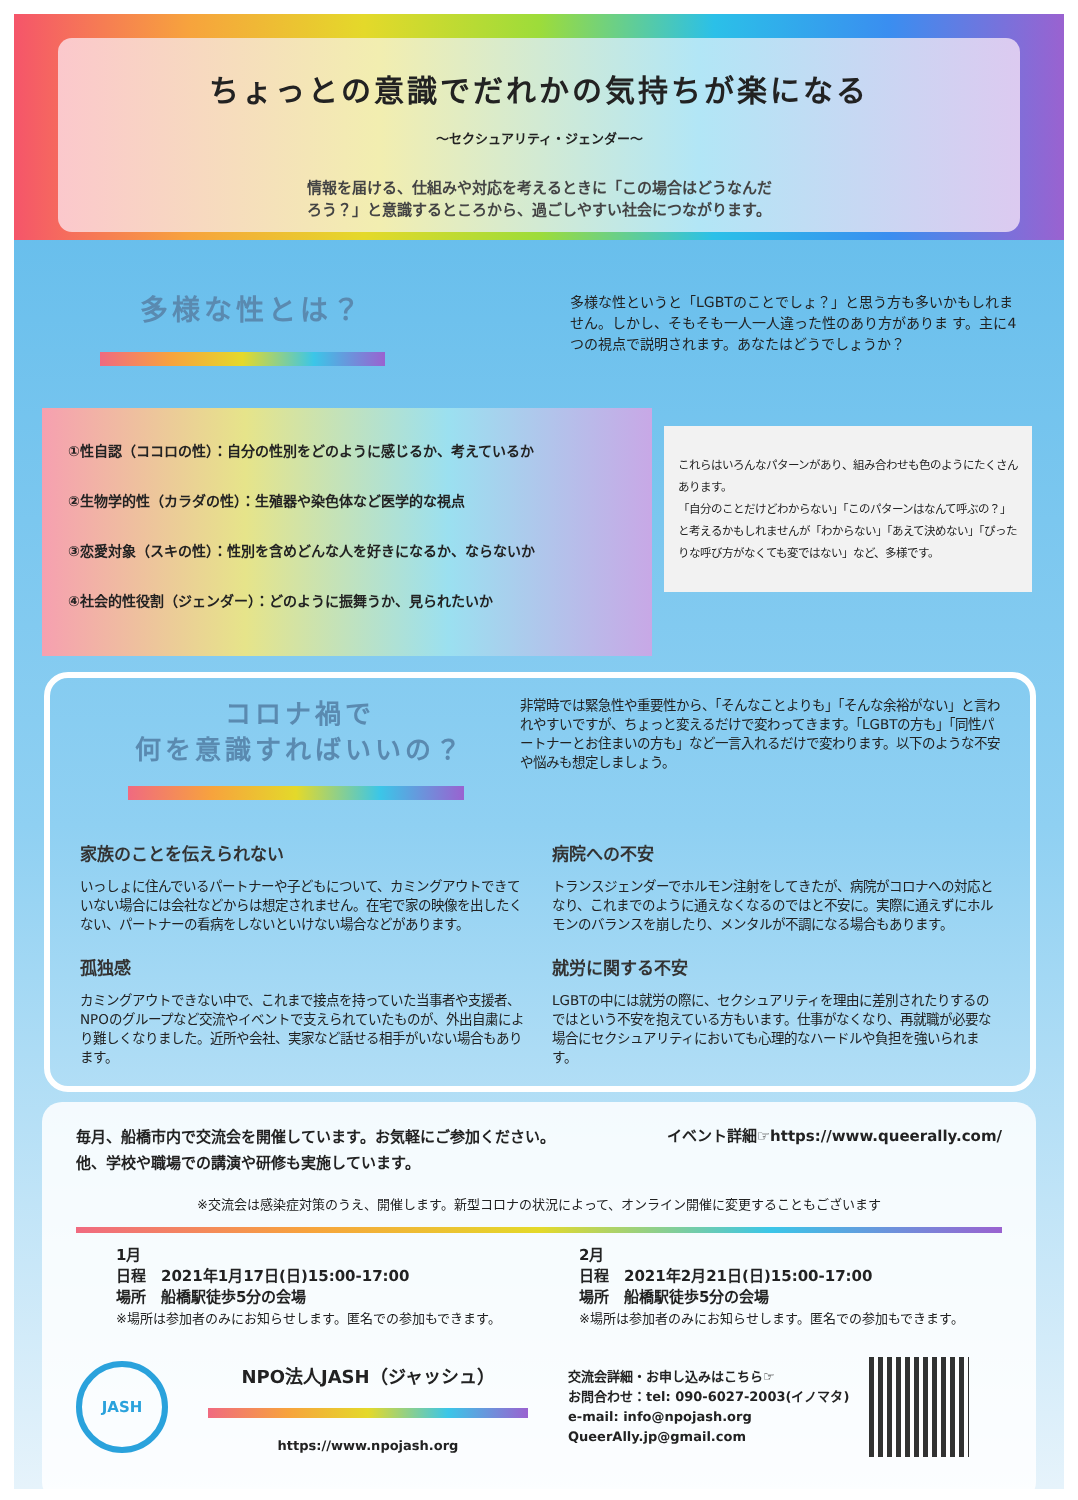ちょっとの意識でだれかの気持ちが楽になる
〜セクシュアリティ・ジェンダー〜
情報を届ける、仕組みや対応を考えるときに「この場合はどうなんだ
ろう？」と意識するところから、過ごしやすい社会につながります。
多様な性とは？
多様な性というと「LGBTのことでしょ？」と思う方も多いかもしれません。しかし、そもそも一人一人違った性のあり方がありま す。主に4つの視点で説明されます。あなたはどうでしょうか？
①性自認（ココロの性）：自分の性別をどのように感じるか、考えているか
②生物学的性（カラダの性）：生殖器や染色体など医学的な視点
③恋愛対象（スキの性）：性別を含めどんな人を好きになるか、ならないか
④社会的性役割（ジェンダー）：どのように振舞うか、見られたいか
これらはいろんなパターンがあり、組み合わせも色のようにたくさんあります。
「自分のことだけどわからない」「このパターンはなんて呼ぶの？」と考えるかもしれませんが「わからない」「あえて決めない」「ぴったりな呼び方がなくても変ではない」など、多様です。
コロナ禍で
何を意識すればいいの？
非常時では緊急性や重要性から、「そんなことよりも」「そんな余裕がない」と言われやすいですが、ちょっと変えるだけで変わってきます。「LGBTの方も」「同性パートナーとお住まいの方も」など一言入れるだけで変わります。以下のような不安や悩みも想定しましょう。
家族のことを伝えられない
いっしょに住んでいるパートナーや子どもについて、カミングアウトできていない場合には会社などからは想定されません。在宅で家の映像を出したくない、パートナーの看病をしないといけない場合などがあります。
病院への不安
トランスジェンダーでホルモン注射をしてきたが、病院がコロナへの対応となり、これまでのように通えなくなるのではと不安に。実際に通えずにホルモンのバランスを崩したり、メンタルが不調になる場合もあります。
孤独感
カミングアウトできない中で、これまで接点を持っていた当事者や支援者、NPOのグループなど交流やイベントで支えられていたものが、外出自粛により難しくなりました。近所や会社、実家など話せる相手がいない場合もあります。
就労に関する不安
LGBTの中には就労の際に、セクシュアリティを理由に差別されたりするのではという不安を抱えている方もいます。仕事がなくなり、再就職が必要な場合にセクシュアリティにおいても心理的なハードルや負担を強いられます。
毎月、船橋市内で交流会を開催しています。お気軽にご参加ください。
他、学校や職場での講演や研修も実施しています。
イベント詳細☞https://www.queerally.com/
※交流会は感染症対策のうえ、開催します。新型コロナの状況によって、オンライン開催に変更することもございます
1月
日程　2021年1月17日(日)15:00-17:00
場所　船橋駅徒歩5分の会場
※場所は参加者のみにお知らせします。匿名での参加もできます。
2月
日程　2021年2月21日(日)15:00-17:00
場所　船橋駅徒歩5分の会場
※場所は参加者のみにお知らせします。匿名での参加もできます。
JASH
NPO法人JASH（ジャッシュ）
https://www.npojash.org
交流会詳細・お申し込みはこちら☞
お問合わせ：tel: 090-6027-2003(イノマタ)
e-mail: info@npojash.org
QueerAlly.jp@gmail.com